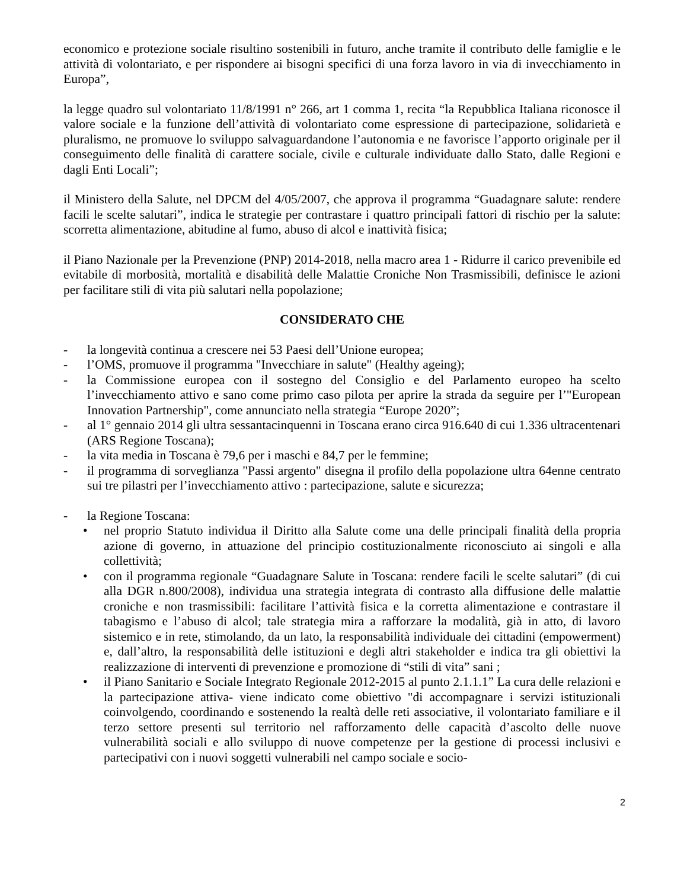economico e protezione sociale risultino sostenibili in futuro, anche tramite il contributo delle famiglie e le attività di volontariato, e per rispondere ai bisogni specifici di una forza lavoro in via di invecchiamento in Europa”,
la legge quadro sul volontariato 11/8/1991 n° 266, art 1 comma 1, recita “la Repubblica Italiana riconosce il valore sociale e la funzione dell’attività di volontariato come espressione di partecipazione, solidarietà e pluralismo, ne promuove lo sviluppo salvaguardandone l’autonomia e ne favorisce l’apporto originale per il conseguimento delle finalità di carattere sociale, civile e culturale individuate dallo Stato, dalle Regioni e dagli Enti Locali”;
il Ministero della Salute, nel DPCM del 4/05/2007, che approva il programma “Guadagnare salute: rendere facili le scelte salutari”, indica le strategie per contrastare i quattro principali fattori di rischio per la salute: scorretta alimentazione, abitudine al fumo, abuso di alcol e inattività fisica;
il Piano Nazionale per la Prevenzione (PNP) 2014-2018, nella macro area 1 - Ridurre il carico prevenibile ed evitabile di morbosità, mortalità e disabilità delle Malattie Croniche Non Trasmissibili, definisce le azioni per facilitare stili di vita più salutari nella popolazione;
CONSIDERATO CHE
- la longevità continua a crescere nei 53 Paesi dell’Unione europea;
- l’OMS, promuove il programma "Invecchiare in salute" (Healthy ageing);
- la Commissione europea con il sostegno del Consiglio e del Parlamento europeo ha scelto l’invecchiamento attivo e sano come primo caso pilota per aprire la strada da seguire per l’"European Innovation Partnership", come annunciato nella strategia “Europe 2020”;
- al 1° gennaio 2014 gli ultra sessantacinquenni in Toscana erano circa 916.640 di cui 1.336 ultracentenari (ARS Regione Toscana);
- la vita media in Toscana è 79,6 per i maschi e 84,7 per le femmine;
- il programma di sorveglianza "Passi argento" disegna il profilo della popolazione ultra 64enne centrato sui tre pilastri per l’invecchiamento attivo : partecipazione, salute e sicurezza;
- la Regione Toscana:
• nel proprio Statuto individua il Diritto alla Salute come una delle principali finalità della propria azione di governo, in attuazione del principio costituzionalmente riconosciuto ai singoli e alla collettività;
• con il programma regionale “Guadagnare Salute in Toscana: rendere facili le scelte salutari” (di cui alla DGR n.800/2008), individua una strategia integrata di contrasto alla diffusione delle malattie croniche e non trasmissibili: facilitare l’attività fisica e la corretta alimentazione e contrastare il tabagismo e l’abuso di alcol; tale strategia mira a rafforzare la modalità, già in atto, di lavoro sistemico e in rete, stimolando, da un lato, la responsabilità individuale dei cittadini (empowerment) e, dall’altro, la responsabilità delle istituzioni e degli altri stakeholder e indica tra gli obiettivi la realizzazione di interventi di prevenzione e promozione di “stili di vita” sani ;
• il Piano Sanitario e Sociale Integrato Regionale 2012-2015 al punto 2.1.1.1” La cura delle relazioni e la partecipazione attiva- viene indicato come obiettivo "di accompagnare i servizi istituzionali coinvolgendo, coordinando e sostenendo la realtà delle reti associative, il volontariato familiare e il terzo settore presenti sul territorio nel rafforzamento delle capacità d’ascolto delle nuove vulnerabilità sociali e allo sviluppo di nuove competenze per la gestione di processi inclusivi e partecipativi con i nuovi soggetti vulnerabili nel campo sociale e socio-
2